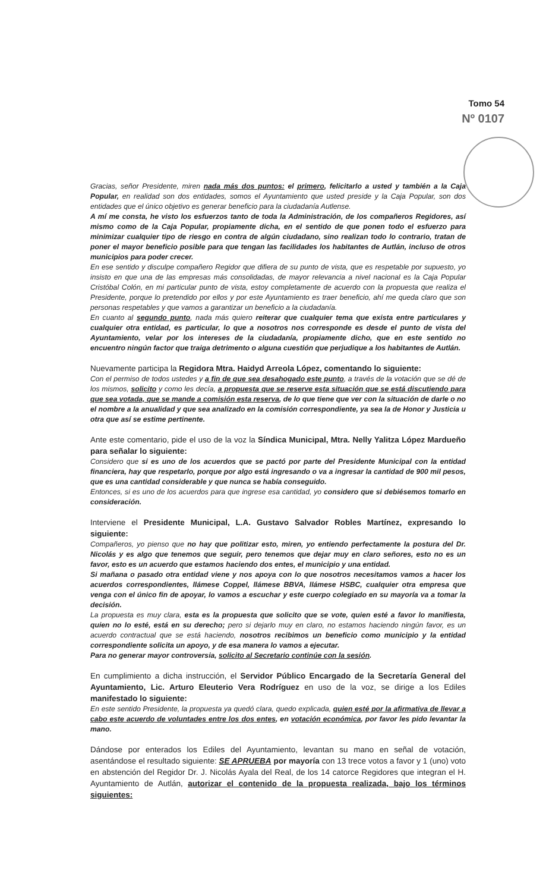Tomo 54
Nº 0107
Gracias, señor Presidente, miren nada más dos puntos: el primero, felicitarlo a usted y también a la Caja Popular, en realidad son dos entidades, somos el Ayuntamiento que usted preside y la Caja Popular, son dos entidades que el único objetivo es generar beneficio para la ciudadanía Autlense.
A mí me consta, he visto los esfuerzos tanto de toda la Administración, de los compañeros Regidores, así mismo como de la Caja Popular, propiamente dicha, en el sentido de que ponen todo el esfuerzo para minimizar cualquier tipo de riesgo en contra de algún ciudadano, sino realizan todo lo contrario, tratan de poner el mayor beneficio posible para que tengan las facilidades los habitantes de Autlán, incluso de otros municipios para poder crecer.
En ese sentido y disculpe compañero Regidor que difiera de su punto de vista, que es respetable por supuesto, yo insisto en que una de las empresas más consolidadas, de mayor relevancia a nivel nacional es la Caja Popular Cristóbal Colón, en mi particular punto de vista, estoy completamente de acuerdo con la propuesta que realiza el Presidente, porque lo pretendido por ellos y por este Ayuntamiento es traer beneficio, ahí me queda claro que son personas respetables y que vamos a garantizar un beneficio a la ciudadanía.
En cuanto al segundo punto, nada más quiero reiterar que cualquier tema que exista entre particulares y cualquier otra entidad, es particular, lo que a nosotros nos corresponde es desde el punto de vista del Ayuntamiento, velar por los intereses de la ciudadanía, propiamente dicho, que en este sentido no encuentro ningún factor que traiga detrimento o alguna cuestión que perjudique a los habitantes de Autlán.
Nuevamente participa la Regidora Mtra. Haidyd Arreola López, comentando lo siguiente:
Con el permiso de todos ustedes y a fin de que sea desahogado este punto, a través de la votación que se dé de los mismos, solicito y como les decía, a propuesta que se reserve esta situación que se está discutiendo para que sea votada, que se mande a comisión esta reserva, de lo que tiene que ver con la situación de darle o no el nombre a la anualidad y que sea analizado en la comisión correspondiente, ya sea la de Honor y Justicia u otra que así se estime pertinente.
Ante este comentario, pide el uso de la voz la Síndica Municipal, Mtra. Nelly Yalitza López Mardueño para señalar lo siguiente:
Considero que si es uno de los acuerdos que se pactó por parte del Presidente Municipal con la entidad financiera, hay que respetarlo, porque por algo está ingresando o va a ingresar la cantidad de 900 mil pesos, que es una cantidad considerable y que nunca se había conseguido.
Entonces, si es uno de los acuerdos para que ingrese esa cantidad, yo considero que si debiésemos tomarlo en consideración.
Interviene el Presidente Municipal, L.A. Gustavo Salvador Robles Martínez, expresando lo siguiente:
Compañeros, yo pienso que no hay que politizar esto, miren, yo entiendo perfectamente la postura del Dr. Nicolás y es algo que tenemos que seguir, pero tenemos que dejar muy en claro señores, esto no es un favor, esto es un acuerdo que estamos haciendo dos entes, el municipio y una entidad.
Si mañana o pasado otra entidad viene y nos apoya con lo que nosotros necesitamos vamos a hacer los acuerdos correspondientes, llámese Coppel, llámese BBVA, llámese HSBC, cualquier otra empresa que venga con el único fin de apoyar, lo vamos a escuchar y este cuerpo colegiado en su mayoría va a tomar la decisión.
La propuesta es muy clara, esta es la propuesta que solicito que se vote, quien esté a favor lo manifiesta, quien no lo esté, está en su derecho; pero si dejarlo muy en claro, no estamos haciendo ningún favor, es un acuerdo contractual que se está haciendo, nosotros recibimos un beneficio como municipio y la entidad correspondiente solicita un apoyo, y de esa manera lo vamos a ejecutar.
Para no generar mayor controversia, solicito al Secretario continúe con la sesión.
En cumplimiento a dicha instrucción, el Servidor Público Encargado de la Secretaría General del Ayuntamiento, Lic. Arturo Eleuterio Vera Rodríguez en uso de la voz, se dirige a los Ediles manifestado lo siguiente:
En este sentido Presidente, la propuesta ya quedó clara, quedo explicada, quien esté por la afirmativa de llevar a cabo este acuerdo de voluntades entre los dos entes, en votación económica, por favor les pido levantar la mano.
Dándose por enterados los Ediles del Ayuntamiento, levantan su mano en señal de votación, asentándose el resultado siguiente: SE APRUEBA por mayoría con 13 trece votos a favor y 1 (uno) voto en abstención del Regidor Dr. J. Nicolás Ayala del Real, de los 14 catorce Regidores que integran el H. Ayuntamiento de Autlán, autorizar el contenido de la propuesta realizada, bajo los términos siguientes: